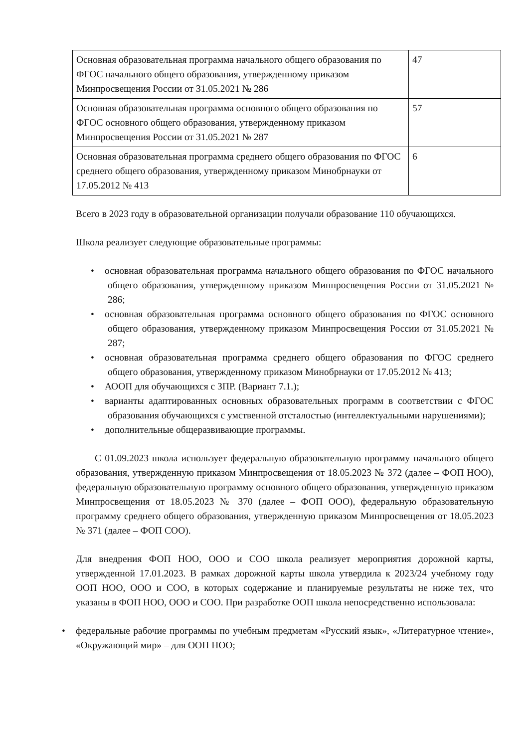| Основная образовательная программа начального общего образования по ФГОС начального общего образования, утвержденному приказом Минпросвещения России от 31.05.2021 № 286 | 47 |
| Основная образовательная программа основного общего образования по ФГОС основного общего образования, утвержденному приказом Минпросвещения России от 31.05.2021 № 287 | 57 |
| Основная образовательная программа среднего общего образования по ФГОС среднего общего образования, утвержденному приказом Минобрнауки от 17.05.2012 № 413 | 6 |
Всего в 2023 году в образовательной организации получали образование 110 обучающихся.
Школа реализует следующие образовательные программы:
• основная образовательная программа начального общего образования по ФГОС начального общего образования, утвержденному приказом Минпросвещения России от 31.05.2021 № 286;
• основная образовательная программа основного общего образования по ФГОС основного общего образования, утвержденному приказом Минпросвещения России от 31.05.2021 № 287;
• основная образовательная программа среднего общего образования по ФГОС среднего общего образования, утвержденному приказом Минобрнауки от 17.05.2012 № 413;
• АООП для обучающихся с ЗПР. (Вариант 7.1.);
• варианты адаптированных основных образовательных программ в соответствии с ФГОС образования обучающихся с умственной отсталостью (интеллектуальными нарушениями);
• дополнительные общеразвивающие программы.
С 01.09.2023 школа использует федеральную образовательную программу начального общего образования, утвержденную приказом Минпросвещения от 18.05.2023 № 372 (далее – ФОП НОО), федеральную образовательную программу основного общего образования, утвержденную приказом Минпросвещения от 18.05.2023 № 370 (далее – ФОП ООО), федеральную образовательную программу среднего общего образования, утвержденную приказом Минпросвещения от 18.05.2023 № 371 (далее – ФОП СОО).
Для внедрения ФОП НОО, ООО и СОО школа реализует мероприятия дорожной карты, утвержденной 17.01.2023. В рамках дорожной карты школа утвердила к 2023/24 учебному году ООП НОО, ООО и СОО, в которых содержание и планируемые результаты не ниже тех, что указаны в ФОП НОО, ООО и СОО. При разработке ООП школа непосредственно использовала:
• федеральные рабочие программы по учебным предметам «Русский язык», «Литературное чтение», «Окружающий мир» – для ООП НОО;